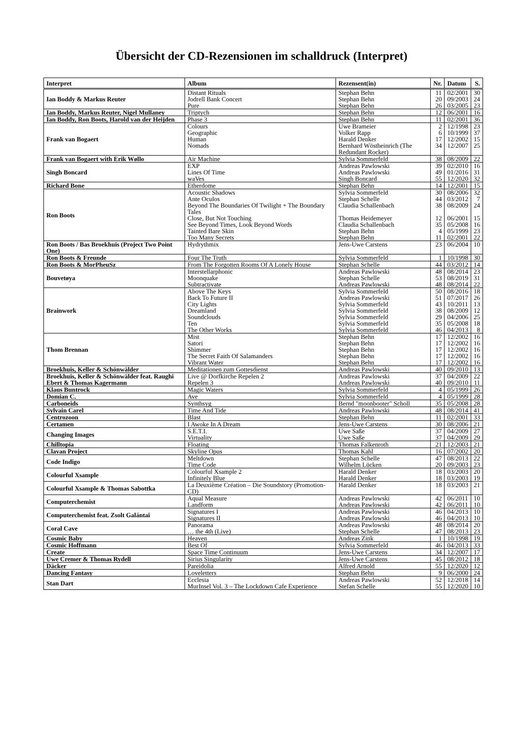Übersicht der CD-Rezensionen im schalldruck (Interpret)
| Interpret | Album | Rezensent(in) | Nr. | Datum | S. |
| --- | --- | --- | --- | --- | --- |
| Ian Boddy & Markus Reuter | Distant Rituals Jodrell Bank Concert Pure | Stephan Behn Stephan Behn Stephan Behn | 11 20 26 | 02/2001 09/2003 03/2005 | 30 24 23 |
| Ian Boddy, Markus Reuter, Nigel Mullaney | Triptych | Stephan Behn | 12 | 06/2001 | 16 |
| Ian Boddy, Ron Boots, Harold van der Heijden | Phase 3 | Stephan Behn | 11 | 02/2001 | 36 |
| Frank van Bogaert | Colours Geographic Human Nomads | Uwe Brameier Volker Rapp Harald Denker Bernhard Wöstheinrich (The Redundant Rocker) | 2 6 17 34 | 12/1998 10/1999 12/2002 12/2007 | 23 37 15 25 |
| Frank van Bogaert with Erik Wøllo | Air Machine | Sylvia Sommerfeld | 38 | 08/2009 | 22 |
| Singh Boncard | EXP Lines Of Time waVes | Andreas Pawlowski Andreas Pawlowski Singh Boncard | 39 49 55 | 02/2010 01/2016 12/2020 | 16 31 32 |
| Richard Bone | Etherdome | Stephan Behn | 14 | 12/2001 | 15 |
| Ron Boots | Acoustic Shadows Ante Oculos Beyond The Boundaries Of Twilight + The Boundary Tales Close, But Not Touching See Beyond Times, Look Beyond Words Tainted Bare Skin Too Many Secrets | Sylvia Sommerfeld Stephan Schelle Claudia Schallenbach Thomas Heidemeyer Claudia Schallenbach Stephan Behn Stephan Behn | 30 44 38 12 35 4 11 | 08/2006 03/2012 08/2009 06/2001 05/2008 05/1999 02/2001 | 32 7 24 15 16 23 22 |
| Ron Boots / Bas Broekhuis (Project Two Point One) | Hydrythmix | Jens-Uwe Carstens | 23 | 06/2004 | 10 |
| Ron Boots & Freunde | Four The Truth | Sylvia Sommerfeld | 1 | 10/1998 | 30 |
| Ron Boots & MorPheuSz | From The Forgotten Rooms Of A Lonely House | Stephan Schelle | 44 | 03/2012 | 14 |
| Bouvetøya | Interstellarphonic Moonquake Subtractivate | Andreas Pawlowski Stephan Schelle Andreas Pawlowski | 48 53 48 | 08/2014 08/2019 08/2014 | 23 31 22 |
| Brainwork | Above The Keys Back To Future II City Lights Dreamland Soundclouds Ten The Other Works | Sylvia Sommerfeld Andreas Pawlowski Sylvia Sommerfeld Sylvia Sommerfeld Sylvia Sommerfeld Sylvia Sommerfeld Sylvia Sommerfeld | 50 51 43 38 29 35 46 | 08/2016 07/2017 10/2011 08/2009 04/2006 05/2008 04/2013 | 18 26 13 12 25 18 8 |
| Thom Brennan | Mist Satori Shimmer The Secret Faith Of Salamanders Vibrant Water | Stephan Behn Stephan Behn Stephan Behn Stephan Behn Stephan Behn | 17 17 17 17 17 | 12/2002 12/2002 12/2002 12/2002 12/2002 | 16 16 16 16 16 |
| Broekhuis, Keller & Schönwälder | Meditationen zum Gottesdienst | Andreas Pawlowski | 40 | 09/2010 | 13 |
| Broekhuis, Keller & Schönwälder feat. Raughi Ebert & Thomas Kagermann | Live @ Dorfkirche Repelen 2 Repelen 3 | Andreas Pawlowski Andreas Pawlowski | 37 40 | 04/2009 09/2010 | 22 11 |
| Klaus Buntrock | Magic Waters | Sylvia Sommerfeld | 4 | 05/1999 | 26 |
| Domian C. | Ave | Sylvia Sommerfeld | 4 | 05/1999 | 28 |
| Carboneids | Synthsyg | Bernd "moonbooter" Scholl | 35 | 05/2008 | 28 |
| Sylvain Carel | Time And Tide | Andreas Pawlowski | 48 | 08/2014 | 41 |
| Centrozoon | Blast | Stephan Behn | 11 | 02/2001 | 33 |
| Certamen | I Awoke In A Dream | Jens-Uwe Carstens | 30 | 08/2006 | 21 |
| Changing Images | S.E.T.I. Virtuality | Uwe Saße Uwe Saße | 37 37 | 04/2009 04/2009 | 27 29 |
| Chilltopia | Floating | Thomas Falkenroth | 21 | 12/2003 | 21 |
| Clavan Project | Skyline Opus | Thomas Kahl | 16 | 07/2002 | 20 |
| Code Indigo | Meltdown Time Code | Stephan Schelle Wilhelm Lücken | 47 20 | 08/2013 09/2003 | 22 23 |
| Colourful Xsample | Colourful Xsample 2 Infinitely Blue | Harald Denker Harald Denker | 18 18 | 03/2003 03/2003 | 20 19 |
| Colourful Xsample & Thomas Sabottka | La Deuxième Création – Die Soundstory (Promotion-CD) | Harald Denker | 18 | 03/2003 | 21 |
| Computerchemist | Aqual Measure Landform | Andreas Pawlowski Andreas Pawlowski | 42 42 | 06/2011 06/2011 | 10 10 |
| Computerchemist feat. Zsolt Galántai | Signatures I Signatures II | Andreas Pawlowski Andreas Pawlowski | 46 46 | 04/2013 04/2013 | 10 10 |
| Coral Cave | Panorama … the 4th (Live) | Andreas Pawlowski Stephan Schelle | 48 47 | 08/2014 08/2013 | 20 23 |
| Cosmic Baby | Heaven | Andreas Zink | 1 | 10/1998 | 19 |
| Cosmic Hoffmann | Best Of | Sylvia Sommerfeld | 46 | 04/2013 | 33 |
| Create | Space Time Continuum | Jens-Uwe Carstens | 34 | 12/2007 | 17 |
| Uwe Cremer & Thomas Rydell | Sirius Singularity | Jens-Uwe Carstens | 45 | 08/2012 | 18 |
| Däcker | Pareidolia | Alfred Arnold | 55 | 12/2020 | 12 |
| Dancing Fantasy | Loveletters | Stephan Behn | 9 | 06/2000 | 24 |
| Stan Dart | Ecclesia MurInsel Vol. 3 – The Lockdown Cafe Experience | Andreas Pawlowski Stefan Schelle | 52 55 | 12/2018 12/2020 | 14 10 |